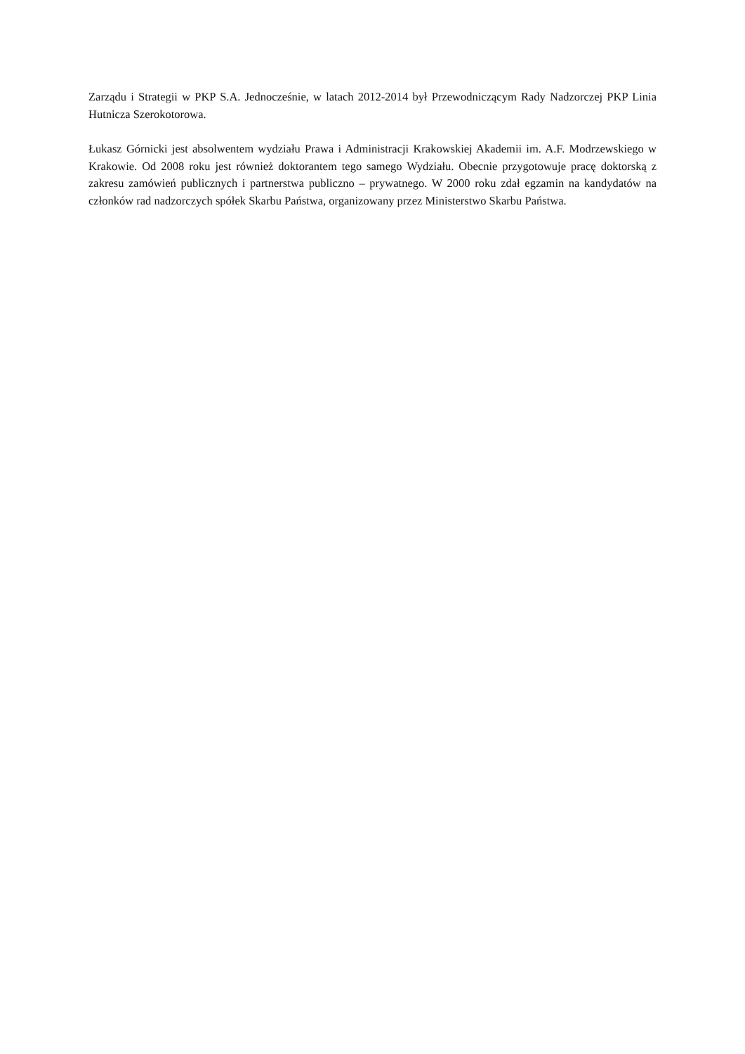Zarządu i Strategii w PKP S.A. Jednocześnie, w latach 2012-2014 był Przewodniczącym Rady Nadzorczej PKP Linia Hutnicza Szerokotorowa.
Łukasz Górnicki jest absolwentem wydziału Prawa i Administracji Krakowskiej Akademii im. A.F. Modrzewskiego w Krakowie. Od 2008 roku jest również doktorantem tego samego Wydziału. Obecnie przygotowuje pracę doktorską z zakresu zamówień publicznych i partnerstwa publiczno – prywatnego. W 2000 roku zdał egzamin na kandydatów na członków rad nadzorczych spółek Skarbu Państwa, organizowany przez Ministerstwo Skarbu Państwa.